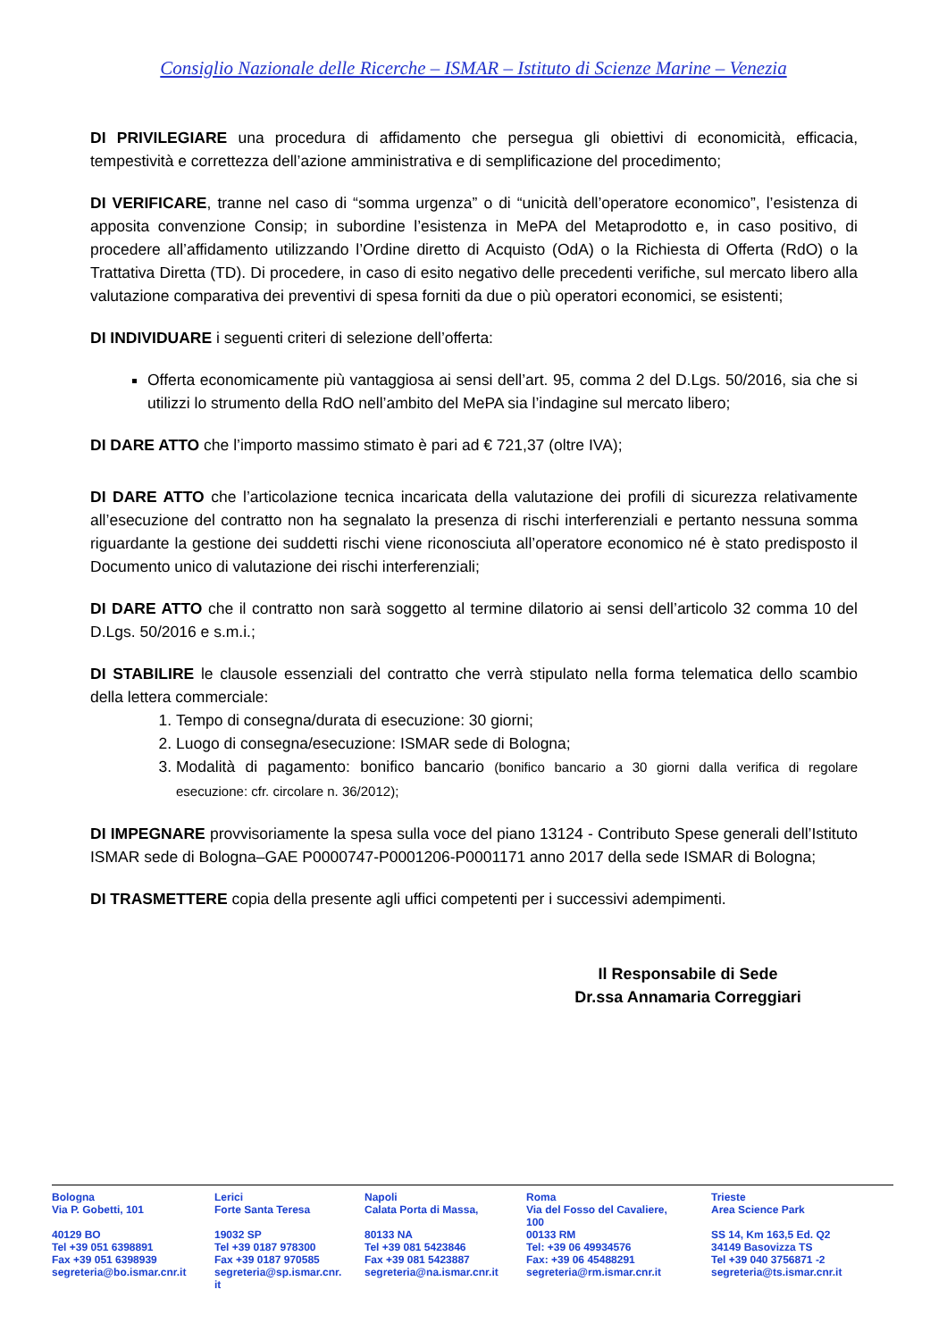Consiglio Nazionale delle Ricerche – ISMAR – Istituto di Scienze Marine – Venezia
DI PRIVILEGIARE una procedura di affidamento che persegua gli obiettivi di economicità, efficacia, tempestività e correttezza dell’azione amministrativa e di semplificazione del procedimento;
DI VERIFICARE, tranne nel caso di “somma urgenza” o di “unicità dell’operatore economico”, l’esistenza di apposita convenzione Consip; in subordine l’esistenza in MePA del Metaprodotto e, in caso positivo, di procedere all’affidamento utilizzando l’Ordine diretto di Acquisto (OdA) o la Richiesta di Offerta (RdO) o la Trattativa Diretta (TD). Di procedere, in caso di esito negativo delle precedenti verifiche, sul mercato libero alla valutazione comparativa dei preventivi di spesa forniti da due o più operatori economici, se esistenti;
DI INDIVIDUARE i seguenti criteri di selezione dell’offerta:
Offerta economicamente più vantaggiosa ai sensi dell’art. 95, comma 2 del D.Lgs. 50/2016, sia che si utilizzi lo strumento della RdO nell’ambito del MePA sia l’indagine sul mercato libero;
DI DARE ATTO che l’importo massimo stimato è pari ad € 721,37 (oltre IVA);
DI DARE ATTO che l’articolazione tecnica incaricata della valutazione dei profili di sicurezza relativamente all’esecuzione del contratto non ha segnalato la presenza di rischi interferenziali e pertanto nessuna somma riguardante la gestione dei suddetti rischi viene riconosciuta all’operatore economico né è stato predisposto il Documento unico di valutazione dei rischi interferenziali;
DI DARE ATTO che il contratto non sarà soggetto al termine dilatorio ai sensi dell’articolo 32 comma 10 del D.Lgs. 50/2016 e s.m.i.;
DI STABILIRE le clausole essenziali del contratto che verrà stipulato nella forma telematica dello scambio della lettera commerciale:
1. Tempo di consegna/durata di esecuzione: 30 giorni;
2. Luogo di consegna/esecuzione: ISMAR sede di Bologna;
3. Modalità di pagamento: bonifico bancario (bonifico bancario a 30 giorni dalla verifica di regolare esecuzione: cfr. circolare n. 36/2012);
DI IMPEGNARE provvisoriamente la spesa sulla voce del piano 13124 - Contributo Spese generali dell’Istituto ISMAR sede di Bologna–GAE P0000747-P0001206-P0001171 anno 2017 della sede ISMAR di Bologna;
DI TRASMETTERE copia della presente agli uffici competenti per i successivi adempimenti.
Il Responsabile di Sede
Dr.ssa Annamaria Correggiari
| Bologna Via P. Gobetti, 101 40129 BO Tel +39 051 6398891 Fax +39 051 6398939 segreteria@bo.ismar.cnr.it | Lerici Forte Santa Teresa 19032 SP Tel +39 0187 978300 Fax +39 0187 970585 segreteria@sp.ismar.cnr. it | Napoli Calata Porta di Massa, 80133 NA Tel +39 081 5423846 Fax +39 081 5423887 segreteria@na.ismar.cnr.it | Roma Via del Fosso del Cavaliere, 100 00133 RM Tel: +39 06 49934576 Fax: +39 06 45488291 segreteria@rm.ismar.cnr.it | Trieste Area Science Park SS 14, Km 163,5 Ed. Q2 34149 Basovizza TS Tel +39 040 3756871 -2 segreteria@ts.ismar.cnr.it |